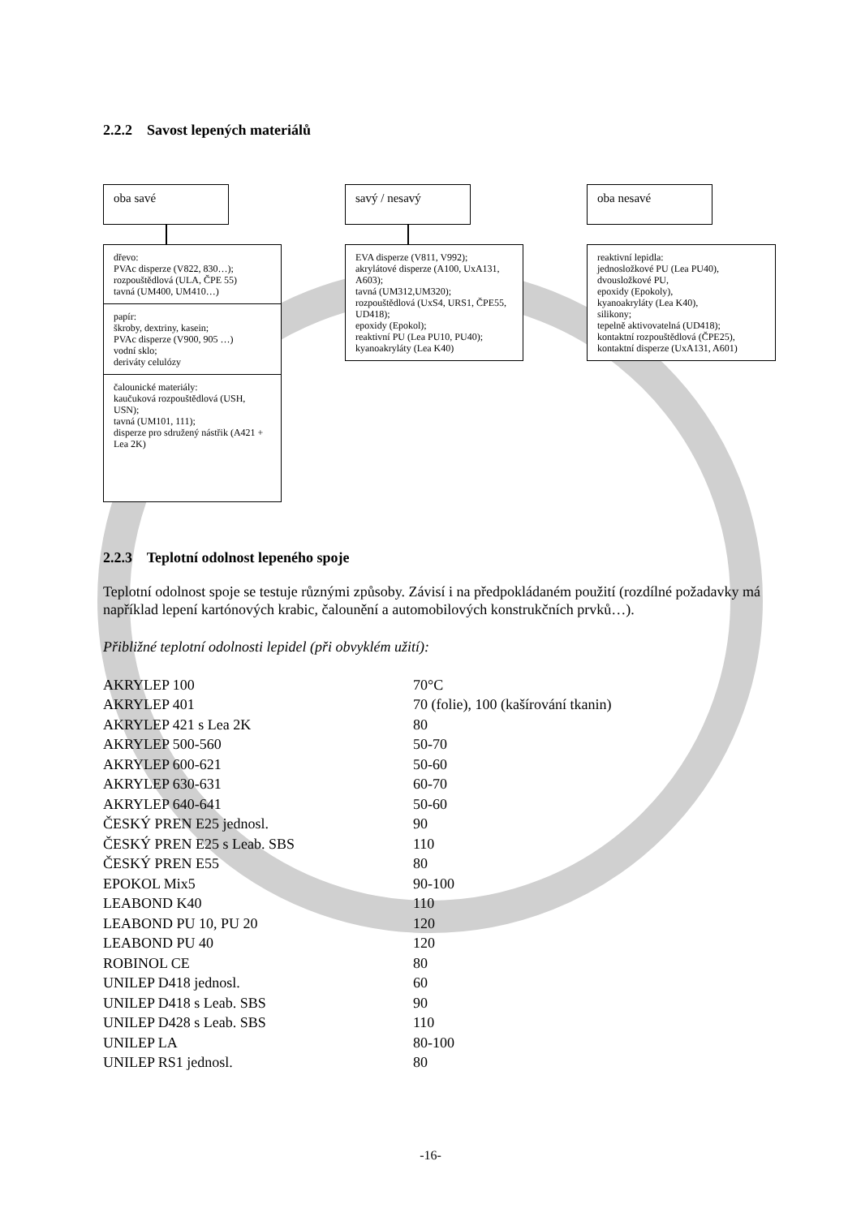2.2.2 Savost lepených materiálů
oba savé
dřevo:
PVAc disperze (V822, 830…);
rozpouštědlová (ULA, ČPE 55)
tavná (UM400, UM410…)
papír:
škroby, dextriny, kasein;
PVAc disperze (V900, 905 …)
vodní sklo;
deriváty celulózy
čalounické materiály:
kaučuková rozpouštědlová (USH, USN);
tavná (UM101, 111);
disperze pro sdružený nástřik (A421 + Lea 2K)
savý / nesavý
EVA disperze (V811, V992);
akrylátové disperze (A100, UxA131, A603);
tavná (UM312,UM320);
rozpouštědlová (UxS4, URS1, ČPE55, UD418);
epoxidy (Epokol);
reaktivní PU (Lea PU10, PU40);
kyanoakryláty (Lea K40)
oba nesavé
reaktivní lepidla:
jednosložkové PU (Lea PU40),
dvousložkové PU,
epoxidy (Epokoly),
kyanoakryláty (Lea K40),
silikony;
tepelně aktivovatelná (UD418);
kontaktní rozpouštědlová (ČPE25),
kontaktní disperze (UxA131, A601)
2.2.3 Teplotní odolnost lepeného spoje
Teplotní odolnost spoje se testuje různými způsoby. Závisí i na předpokládaném použití (rozdílné požadavky má například lepení kartónových krabic, čalounění a automobilových konstrukčních prvků…).
Přibližné teplotní odolnosti lepidel (při obvyklém užití):
| AKRYLEP 100 | 70°C |
| AKRYLEP 401 | 70 (folie), 100 (kašírování tkanin) |
| AKRYLEP 421 s Lea 2K | 80 |
| AKRYLEP 500-560 | 50-70 |
| AKRYLEP 600-621 | 50-60 |
| AKRYLEP 630-631 | 60-70 |
| AKRYLEP 640-641 | 50-60 |
| ČESKÝ PREN E25 jednosl. | 90 |
| ČESKÝ PREN E25 s Leab. SBS | 110 |
| ČESKÝ PREN E55 | 80 |
| EPOKOL Mix5 | 90-100 |
| LEABOND K40 | 110 |
| LEABOND PU 10, PU 20 | 120 |
| LEABOND PU 40 | 120 |
| ROBINOL CE | 80 |
| UNILEP D418 jednosl. | 60 |
| UNILEP D418 s Leab. SBS | 90 |
| UNILEP D428 s Leab. SBS | 110 |
| UNILEP LA | 80-100 |
| UNILEP RS1 jednosl. | 80 |
-16-